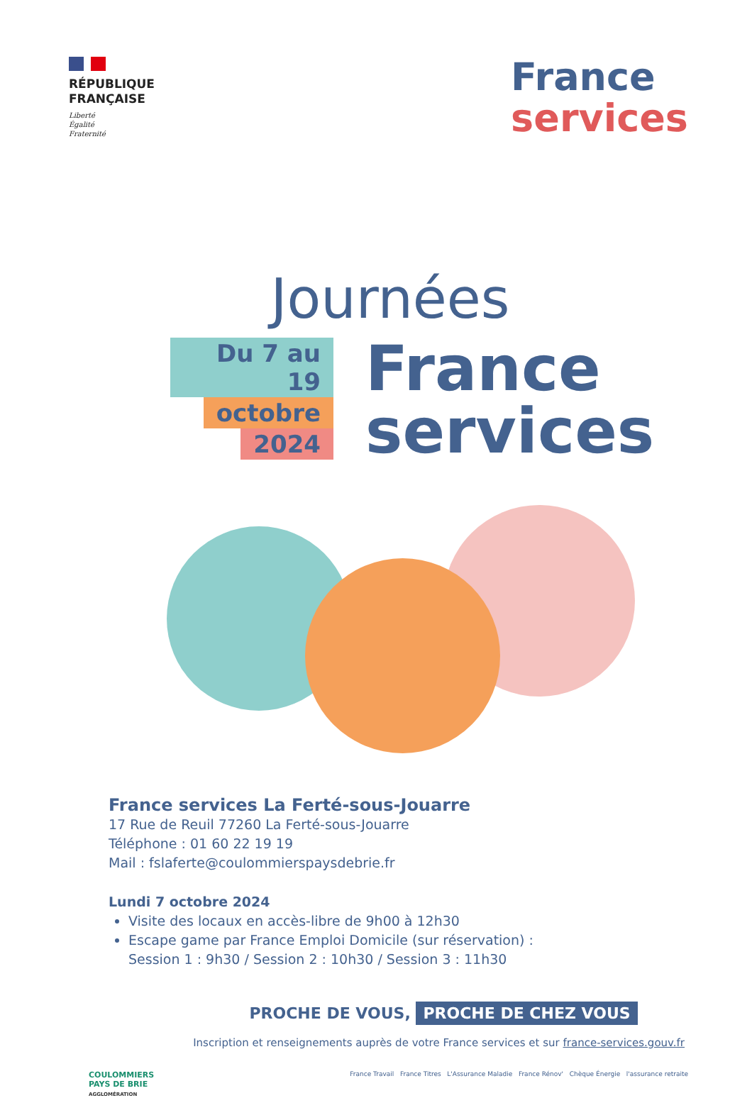RÉPUBLIQUE
FRANÇAISE
Liberté
Égalité
Fraternité
France
services
Journées
Du 7 au 19
octobre
2024
France
services
France services La Ferté-sous-Jouarre
17 Rue de Reuil 77260 La Ferté-sous-Jouarre
Téléphone : 01 60 22 19 19
Mail : fslaferte@coulommierspaysdebrie.fr
Lundi 7 octobre 2024
Visite des locaux en accès-libre de 9h00 à 12h30
Escape game par France Emploi Domicile (sur réservation) :
Session 1 : 9h30 / Session 2 : 10h30 / Session 3 : 11h30
PROCHE DE VOUS, PROCHE DE CHEZ VOUS
Inscription et renseignements auprès de votre France services et sur france-services.gouv.fr
COULOMMIERS
PAYS DE BRIE
AGGLOMÉRATION
France Travail France Titres L'Assurance Maladie France Rénov' Chèque Énergie l'assurance retraite